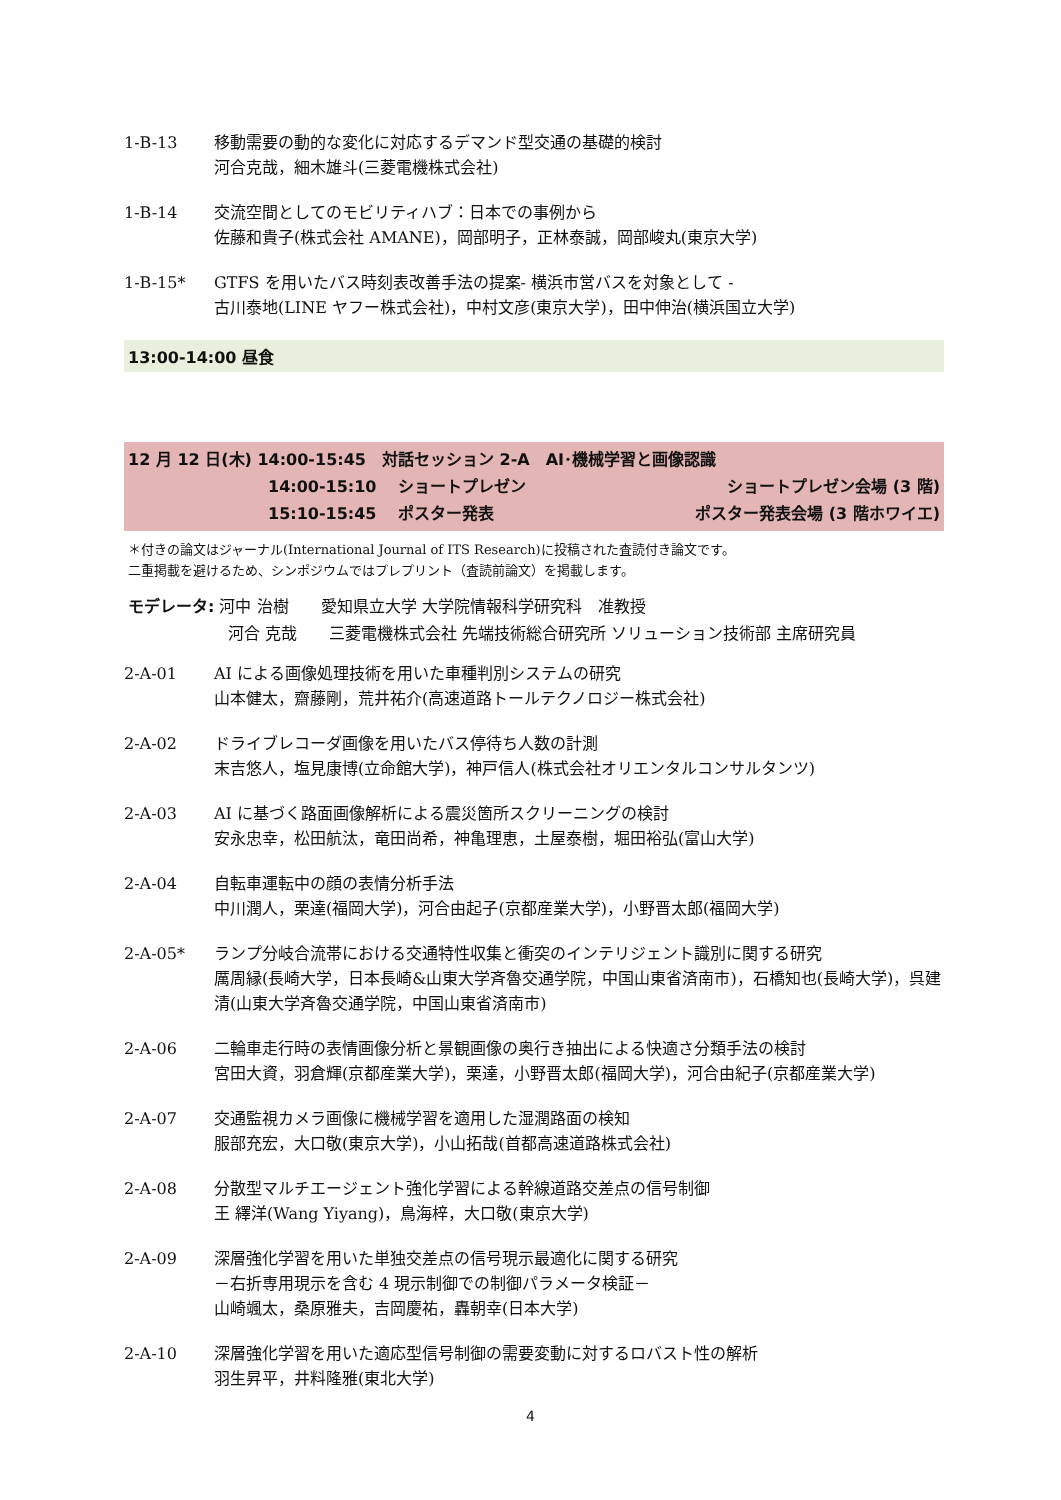1-B-13 移動需要の動的な変化に対応するデマンド型交通の基礎的検討
河合克哉，細木雄斗(三菱電機株式会社)
1-B-14 交流空間としてのモビリティハブ：日本での事例から
佐藤和貴子(株式会社 AMANE)，岡部明子，正林泰誠，岡部峻丸(東京大学)
1-B-15* GTFS を用いたバス時刻表改善手法の提案- 横浜市営バスを対象として -
古川泰地(LINE ヤフー株式会社)，中村文彦(東京大学)，田中伸治(横浜国立大学)
13:00-14:00 昼食
12 月 12 日(木) 14:00-15:45　対話セッション 2-A　AI･機械学習と画像認識
14:00-15:10 ショートプレゼン ショートプレゼン会場 (3 階)
15:10-15:45 ポスター発表 ポスター発表会場 (3 階ホワイエ)
＊付きの論文はジャーナル(International Journal of ITS Research)に投稿された査読付き論文です。
二重掲載を避けるため、シンポジウムではプレプリント（査読前論文）を掲載します。
モデレータ: 河中 治樹　　愛知県立大学 大学院情報科学研究科　准教授
河合 克哉　　三菱電機株式会社 先端技術総合研究所 ソリューション技術部 主席研究員
2-A-01 AI による画像処理技術を用いた車種判別システムの研究
山本健太，齋藤剛，荒井祐介(高速道路トールテクノロジー株式会社)
2-A-02 ドライブレコーダ画像を用いたバス停待ち人数の計測
末吉悠人，塩見康博(立命館大学)，神戸信人(株式会社オリエンタルコンサルタンツ)
2-A-03 AI に基づく路面画像解析による震災箇所スクリーニングの検討
安永忠幸，松田航汰，竜田尚希，神亀理恵，土屋泰樹，堀田裕弘(富山大学)
2-A-04 自転車運転中の顔の表情分析手法
中川潤人，栗達(福岡大学)，河合由起子(京都産業大学)，小野晋太郎(福岡大学)
2-A-05* ランプ分岐合流帯における交通特性収集と衝突のインテリジェント識別に関する研究
厲周縁(長崎大学，日本長崎&山東大学斉魯交通学院，中国山東省済南市)，石橋知也(長崎大学)，呉建清(山東大学斉魯交通学院，中国山東省済南市)
2-A-06 二輪車走行時の表情画像分析と景観画像の奥行き抽出による快適さ分類手法の検討
宮田大資，羽倉輝(京都産業大学)，栗達，小野晋太郎(福岡大学)，河合由紀子(京都産業大学)
2-A-07 交通監視カメラ画像に機械学習を適用した湿潤路面の検知
服部充宏，大口敬(東京大学)，小山拓哉(首都高速道路株式会社)
2-A-08 分散型マルチエージェント強化学習による幹線道路交差点の信号制御
王 繹洋(Wang Yiyang)，鳥海梓，大口敬(東京大学)
2-A-09 深層強化学習を用いた単独交差点の信号現示最適化に関する研究
－右折専用現示を含む 4 現示制御での制御パラメータ検証－
山崎颯太，桑原雅夫，吉岡慶祐，轟朝幸(日本大学)
2-A-10 深層強化学習を用いた適応型信号制御の需要変動に対するロバスト性の解析
羽生昇平，井料隆雅(東北大学)
4